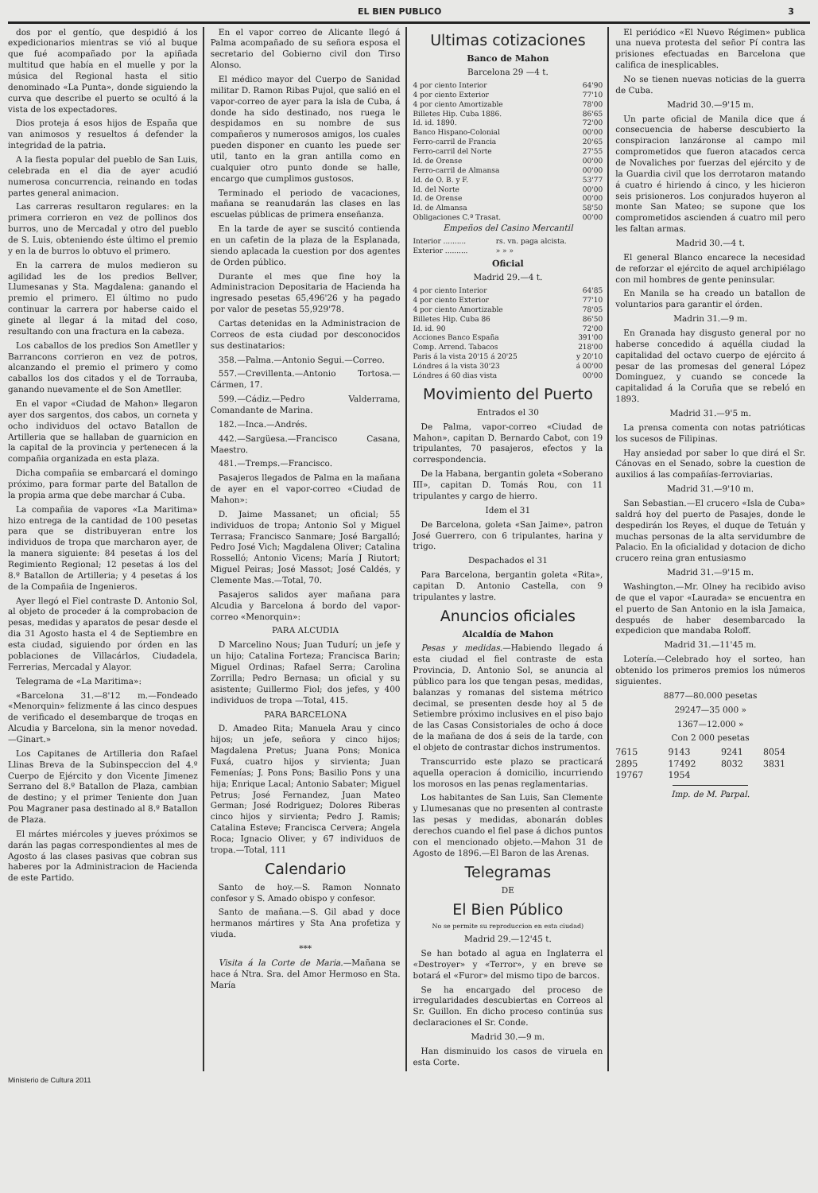EL BIEN PUBLICO 3
dos por el gentío, que despidió á los expedicionarios mientras se vió al buque que fué acompañado por la apiñada multitud que había en el muelle y por la música del Regional hasta el sitio denominado «La Punta», donde siguiendo la curva que describe el puerto se ocultó á la vista de los expectadores.
Dios proteja á esos hijos de España que van animosos y resueltos á defender la integridad de la patria.
A la fiesta popular del pueblo de San Luis, celebrada en el dia de ayer acudió numerosa concurrencia, reinando en todas partes general animacion.
Las carreras resultaron regulares: en la primera corrieron en vez de pollinos dos burros, uno de Mercadal y otro del pueblo de S. Luis, obteniendo éste último el premio y en la de burros lo obtuvo el primero.
En la carrera de mulos medieron su agilidad les de los predios Bellver, Llumesanas y Sta. Magdalena: ganando el premio el primero. El último no pudo continuar la carrera por haberse caido el ginete al llegar á la mitad del coso, resultando con una fractura en la cabeza.
Los caballos de los predios Son Ametller y Barrancons corrieron en vez de potros, alcanzando el premio el primero y como caballos los dos citados y el de Torrauba, ganando nuevamente el de Son Ametller.
En el vapor «Ciudad de Mahon» llegaron ayer dos sargentos, dos cabos, un corneta y ocho individuos del octavo Batallon de Artilleria que se hallaban de guarnicion en la capital de la provincia y pertenecen á la compañia organizada en esta plaza.
Dicha compañia se embarcará el domingo próximo, para formar parte del Batallon de la propia arma que debe marchar á Cuba.
La compañia de vapores «La Maritima» hizo entrega de la cantidad de 100 pesetas para que se distribuyeran entre los individuos de tropa que marcharon ayer, de la manera siguiente: 84 pesetas á los del Regimiento Regional; 12 pesetas á los del 8.º Batallon de Artilleria; y 4 pesetas á los de la Compañia de Ingenieros.
Ayer llegó el Fiel contraste D. Antonio Sol, al objeto de proceder á la comprobacion de pesas, medidas y aparatos de pesar desde el dia 31 Agosto hasta el 4 de Septiembre en esta ciudad, siguiendo por órden en las poblaciones de Villacárlos, Ciudadela, Ferrerias, Mercadal y Alayor.
Telegrama de «La Maritima»:
«Barcelona 31.—8'12 m.—Fondeado «Menorquin» felizmente á las cinco despues de verificado el desembarque de troqas en Alcudia y Barcelona, sin la menor novedad.—Ginart.»
Los Capitanes de Artilleria don Rafael Llinas Breva de la Subinspeccion del 4.º Cuerpo de Ejército y don Vicente Jimenez Serrano del 8.º Batallon de Plaza, cambian de destino; y el primer Teniente don Juan Pou Magraner pasa destinado al 8.º Batallon de Plaza.
El mártes miércoles y jueves próximos se darán las pagas correspondientes al mes de Agosto á las clases pasivas que cobran sus haberes por la Administracion de Hacienda de este Partido.
En el vapor correo de Alicante llegó á Palma acompañado de su señora esposa el secretario del Gobierno civil don Tirso Alonso.
El médico mayor del Cuerpo de Sanidad militar D. Ramon Ribas Pujol, que salió en el vapor-correo de ayer para la isla de Cuba, á donde ha sido destinado, nos ruega le despidamos en su nombre de sus compañeros y numerosos amigos, los cuales pueden disponer en cuanto les puede ser util, tanto en la gran antilla como en cualquier otro punto donde se halle, encargo que cumplimos gustosos.
Terminado el periodo de vacaciones, mañana se reanudarán las clases en las escuelas públicas de primera enseñanza.
En la tarde de ayer se suscitó contienda en un cafetin de la plaza de la Esplanada, siendo aplacada la cuestion por dos agentes de Orden público.
Durante el mes que fine hoy la Administracion Depositaria de Hacienda ha ingresado pesetas 65,496'26 y ha pagado por valor de pesetas 55,929'78.
Cartas detenidas en la Administracion de Correos de esta ciudad por desconocidos sus destinatarios:
358.—Palma.—Antonio Segui.—Correo.
557.—Crevillenta.—Antonio Tortosa.—Cármen, 17.
599.—Cádiz.—Pedro Valderrama, Comandante de Marina.
182.—Inca.—Andrés.
442.—Sargüesa.—Francisco Casana, Maestro.
481.—Tremps.—Francisco.
Pasajeros llegados de Palma en la mañana de ayer en el vapor-correo «Ciudad de Mahon»:
D. Jaime Massanet; un oficial; 55 individuos de tropa; Antonio Sol y Miguel Terrasa; Francisco Sanmare; José Bargalló; Pedro José Vich; Magdalena Oliver; Catalina Rosselló; Antonio Vicens; María J Riutort; Miguel Peiras; José Massot; José Caldés, y Clemente Mas.—Total, 70.
Pasajeros salidos ayer mañana para Alcudia y Barcelona á bordo del vapor-correo «Menorquin»:
PARA ALCUDIA
D Marcelino Nous; Juan Tudurí; un jefe y un hijo; Catalina Forteza; Francisca Barin; Miguel Ordinas; Rafael Serra; Carolina Zorrilla; Pedro Bernasa; un oficial y su asistente; Guillermo Fiol; dos jefes, y 400 individuos de tropa —Total, 415.
PARA BARCELONA
D. Amadeo Rita; Manuela Arau y cinco hijos; un jefe, señora y cinco hijos; Magdalena Pretus; Juana Pons; Monica Fuxá, cuatro hijos y sirvienta; Juan Femenías; J. Pons Pons; Basilio Pons y una hija; Enrique Lacal; Antonio Sabater; Miguel Petrus; José Fernandez, Juan Mateo German; José Rodriguez; Dolores Riberas cinco hijos y sirvienta; Pedro J. Ramis; Catalina Esteve; Francisca Cervera; Angela Roca; Ignacio Oliver, y 67 individuos de tropa.—Total, 111
Calendario
Santo de hoy.—S. Ramon Nonnato confesor y S. Amado obispo y confesor.
Santo de mañana.—S. Gil abad y doce hermanos mártires y Sta Ana profetiza y viuda.
***
Visita á la Corte de Maria.—Mañana se hace á Ntra. Sra. del Amor Hermoso en Sta. María
Ultimas cotizaciones
Banco de Mahon
Barcelona 29 —4 t.
| 4 por ciento Interior | 64'90 |
| 4 por ciento Exterior | 77'10 |
| 4 por ciento Amortizable | 78'00 |
| Billetes Hip. Cuba 1886. | 86'65 |
| Id. id. 1890. | 72'00 |
| Banco Hispano-Colonial | 00'00 |
| Ferro-carril de Francia | 20'65 |
| Ferro-carril del Norte | 27'55 |
| Id. de Orense | 00'00 |
| Ferro-carril de Almansa | 00'00 |
| Id. de O. B. y F. | 53'77 |
| Id. del Norte | 00'00 |
| Id. de Orense | 00'00 |
| Id. de Almansa | 58'50 |
| Obligaciones C.ª Trasat. | 00'00 |
Empeños del Casino Mercantil
| Interior .......... | rs. vn. paga alcista. |
| Exterior .......... | » » » |
Oficial
Madrid 29.—4 t.
| 4 por ciento Interior | 64'85 |
| 4 por ciento Exterior | 77'10 |
| 4 por ciento Amortizable | 78'05 |
| Billetes Hip. Cuba 86 | 86'50 |
| Id. id. 90 | 72'00 |
| Acciones Banco España | 391'00 |
| Comp. Arrend. Tabacos | 218'00 |
| Paris á la vista 20'15 á 20'25 | y 20'10 |
| Lóndres á la vista 30'23 | á 00'00 |
| Lóndres á 60 dias vista | 00'00 |
Movimiento del Puerto
Entrados el 30
De Palma, vapor-correo «Ciudad de Mahon», capitan D. Bernardo Cabot, con 19 tripulantes, 70 pasajeros, efectos y la correspondencia.
De la Habana, bergantin goleta «Soberano III», capitan D. Tomás Rou, con 11 tripulantes y cargo de hierro.
Idem el 31
De Barcelona, goleta «San Jaime», patron José Guerrero, con 6 tripulantes, harina y trigo.
Despachados el 31
Para Barcelona, bergantin goleta «Rita», capitan D. Antonio Castella, con 9 tripulantes y lastre.
Anuncios oficiales
Alcaldía de Mahon
Pesas y medidas.—Habiendo llegado á esta ciudad el fiel contraste de esta Provincia, D. Antonio Sol, se anuncia al público para los que tengan pesas, medidas, balanzas y romanas del sistema métrico decimal, se presenten desde hoy al 5 de Setiembre próximo inclusives en el piso bajo de las Casas Consistoriales de ocho á doce de la mañana de dos á seis de la tarde, con el objeto de contrastar dichos instrumentos.
Transcurrido este plazo se practicará aquella operacion á domicilio, incurriendo los morosos en las penas reglamentarias.
Los habitantes de San Luis, San Clemente y Llumesanas que no presenten al contraste las pesas y medidas, abonarán dobles derechos cuando el fiel pase á dichos puntos con el mencionado objeto.—Mahon 31 de Agosto de 1896.—El Baron de las Arenas.
Telegramas
DE
El Bien Público
No se permite su reproduccion en esta ciudad)
Madrid 29.—12'45 t.
Se han botado al agua en Inglaterra el «Destroyer» y «Terror», y en breve se botará el «Furor» del mismo tipo de barcos.
Se ha encargado del proceso de irregularidades descubiertas en Correos al Sr. Guillon. En dicho proceso continúa sus declaraciones el Sr. Conde.
Madrid 30.—9 m.
Han disminuido los casos de viruela en esta Corte.
El periódico «El Nuevo Régimen» publica una nueva protesta del señor Pí contra las prisiones efectuadas en Barcelona que califica de inesplicables.
No se tienen nuevas noticias de la guerra de Cuba.
Madrid 30.—9'15 m.
Un parte oficial de Manila dice que á consecuencia de haberse descubierto la conspiracion lanzáronse al campo mil comprometidos que fueron atacados cerca de Novaliches por fuerzas del ejército y de la Guardia civil que los derrotaron matando á cuatro é hiriendo á cinco, y les hicieron seis prisioneros. Los conjurados huyeron al monte San Mateo; se supone que los comprometidos ascienden á cuatro mil pero les faltan armas.
Madrid 30.—4 t.
El general Blanco encarece la necesidad de reforzar el ejército de aquel archipiélago con mil hombres de gente peninsular.
En Manila se ha creado un batallon de voluntarios para garantir el órden.
Madrin 31.—9 m.
En Granada hay disgusto general por no haberse concedido á aquélla ciudad la capitalidad del octavo cuerpo de ejército á pesar de las promesas del general López Dominguez, y cuando se concede la capitalidad á la Coruña que se rebeló en 1893.
Madrid 31.—9'5 m.
La prensa comenta con notas patrióticas los sucesos de Filipinas.
Hay ansiedad por saber lo que dirá el Sr. Cánovas en el Senado, sobre la cuestion de auxilios á las compañías-ferroviarias.
Madrid 31.—9'10 m.
San Sebastian.—El crucero «Isla de Cuba» saldrá hoy del puerto de Pasajes, donde le despedirán los Reyes, el duque de Tetuán y muchas personas de la alta servidumbre de Palacio. En la oficialidad y dotacion de dicho crucero reina gran entusiasmo
Madrid 31.—9'15 m.
Washington.—Mr. Olney ha recibido aviso de que el vapor «Laurada» se encuentra en el puerto de San Antonio en la isla Jamaica, después de haber desembarcado la expedicion que mandaba Roloff.
Madrid 31.—11'45 m.
Lotería.—Celebrado hoy el sorteo, han obtenido los primeros premios los números siguientes.
8877—80.000 pesetas
29247—35 000 »
1367—12.000 »
Con 2 000 pesetas
| 7615 | 9143 | 9241 | 8054 |
| 2895 | 17492 | 8032 | 3831 |
| 19767 | 1954 | | |
Imp. de M. Parpal.
Ministerio de Cultura 2011